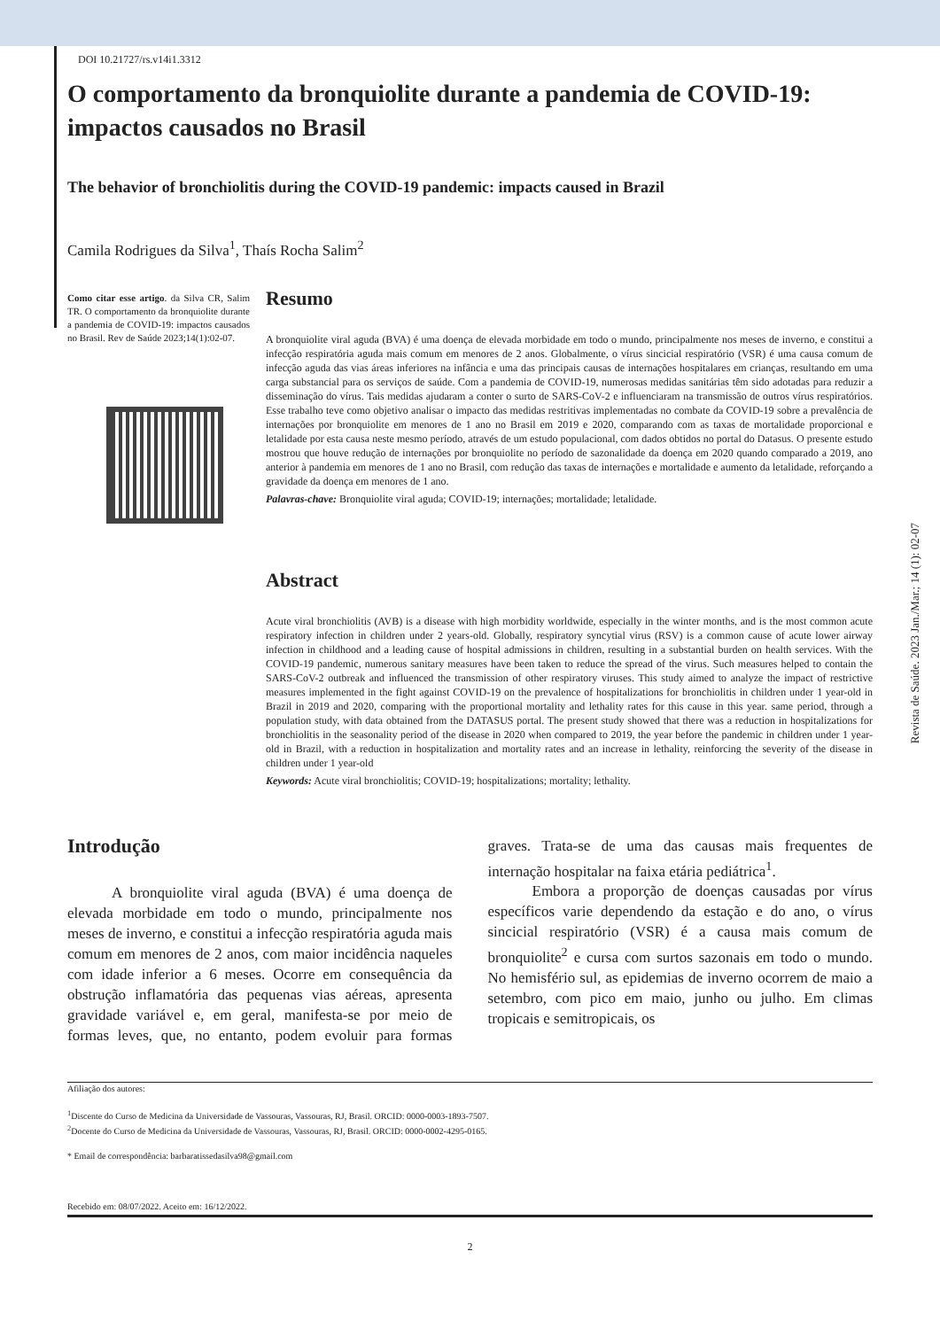DOI 10.21727/rs.v14i1.3312
O comportamento da bronquiolite durante a pandemia de COVID-19: impactos causados no Brasil
The behavior of bronchiolitis during the COVID-19 pandemic: impacts caused in Brazil
Camila Rodrigues da Silva<sup>1</sup>, Thaís Rocha Salim<sup>2</sup>
Como citar esse artigo. da Silva CR, Salim TR. O comportamento da bronquiolite durante a pandemia de COVID-19: impactos causados no Brasil. Rev de Saúde 2023;14(1):02-07.
Resumo
A bronquiolite viral aguda (BVA) é uma doença de elevada morbidade em todo o mundo, principalmente nos meses de inverno, e constitui a infecção respiratória aguda mais comum em menores de 2 anos. Globalmente, o vírus sincicial respiratório (VSR) é uma causa comum de infecção aguda das vias áreas inferiores na infância e uma das principais causas de internações hospitalares em crianças, resultando em uma carga substancial para os serviços de saúde. Com a pandemia de COVID-19, numerosas medidas sanitárias têm sido adotadas para reduzir a disseminação do vírus. Tais medidas ajudaram a conter o surto de SARS-CoV-2 e influenciaram na transmissão de outros vírus respiratórios. Esse trabalho teve como objetivo analisar o impacto das medidas restritivas implementadas no combate da COVID-19 sobre a prevalência de internações por bronquiolite em menores de 1 ano no Brasil em 2019 e 2020, comparando com as taxas de mortalidade proporcional e letalidade por esta causa neste mesmo período, através de um estudo populacional, com dados obtidos no portal do Datasus. O presente estudo mostrou que houve redução de internações por bronquiolite no período de sazonalidade da doença em 2020 quando comparado a 2019, ano anterior à pandemia em menores de 1 ano no Brasil, com redução das taxas de internações e mortalidade e aumento da letalidade, reforçando a gravidade da doença em menores de 1 ano.
Palavras-chave: Bronquiolite viral aguda; COVID-19; internações; mortalidade; letalidade.
Abstract
Acute viral bronchiolitis (AVB) is a disease with high morbidity worldwide, especially in the winter months, and is the most common acute respiratory infection in children under 2 years-old. Globally, respiratory syncytial virus (RSV) is a common cause of acute lower airway infection in childhood and a leading cause of hospital admissions in children, resulting in a substantial burden on health services. With the COVID-19 pandemic, numerous sanitary measures have been taken to reduce the spread of the virus. Such measures helped to contain the SARS-CoV-2 outbreak and influenced the transmission of other respiratory viruses. This study aimed to analyze the impact of restrictive measures implemented in the fight against COVID-19 on the prevalence of hospitalizations for bronchiolitis in children under 1 year-old in Brazil in 2019 and 2020, comparing with the proportional mortality and lethality rates for this cause in this year. same period, through a population study, with data obtained from the DATASUS portal. The present study showed that there was a reduction in hospitalizations for bronchiolitis in the seasonality period of the disease in 2020 when compared to 2019, the year before the pandemic in children under 1 year-old in Brazil, with a reduction in hospitalization and mortality rates and an increase in lethality, reinforcing the severity of the disease in children under 1 year-old
Keywords: Acute viral bronchiolitis; COVID-19; hospitalizations; mortality; lethality.
Introdução
A bronquiolite viral aguda (BVA) é uma doença de elevada morbidade em todo o mundo, principalmente nos meses de inverno, e constitui a infecção respiratória aguda mais comum em menores de 2 anos, com maior incidência naqueles com idade inferior a 6 meses. Ocorre em consequência da obstrução inflamatória das pequenas vias aéreas, apresenta gravidade variável e, em geral, manifesta-se por meio de formas leves, que, no entanto, podem evoluir para formas graves. Trata-se de uma das causas mais frequentes de internação hospitalar na faixa etária pediátrica<sup>1</sup>.
Embora a proporção de doenças causadas por vírus específicos varie dependendo da estação e do ano, o vírus sincicial respiratório (VSR) é a causa mais comum de bronquiolite<sup>2</sup> e cursa com surtos sazonais em todo o mundo. No hemisfério sul, as epidemias de inverno ocorrem de maio a setembro, com pico em maio, junho ou julho. Em climas tropicais e semitropicais, os
Afiliação dos autores:
<sup>1</sup> Discente do Curso de Medicina da Universidade de Vassouras, Vassouras, RJ, Brasil. ORCID: 0000-0003-1893-7507.
<sup>2</sup> Docente do Curso de Medicina da Universidade de Vassouras, Vassouras, RJ, Brasil. ORCID: 0000-0002-4295-0165.
* Email de correspondência: barbaratissedasilva98@gmail.com
Recebido em: 08/07/2022. Aceito em: 16/12/2022.
2
Revista de Saúde. 2023 Jan./Mar.; 14 (1): 02-07